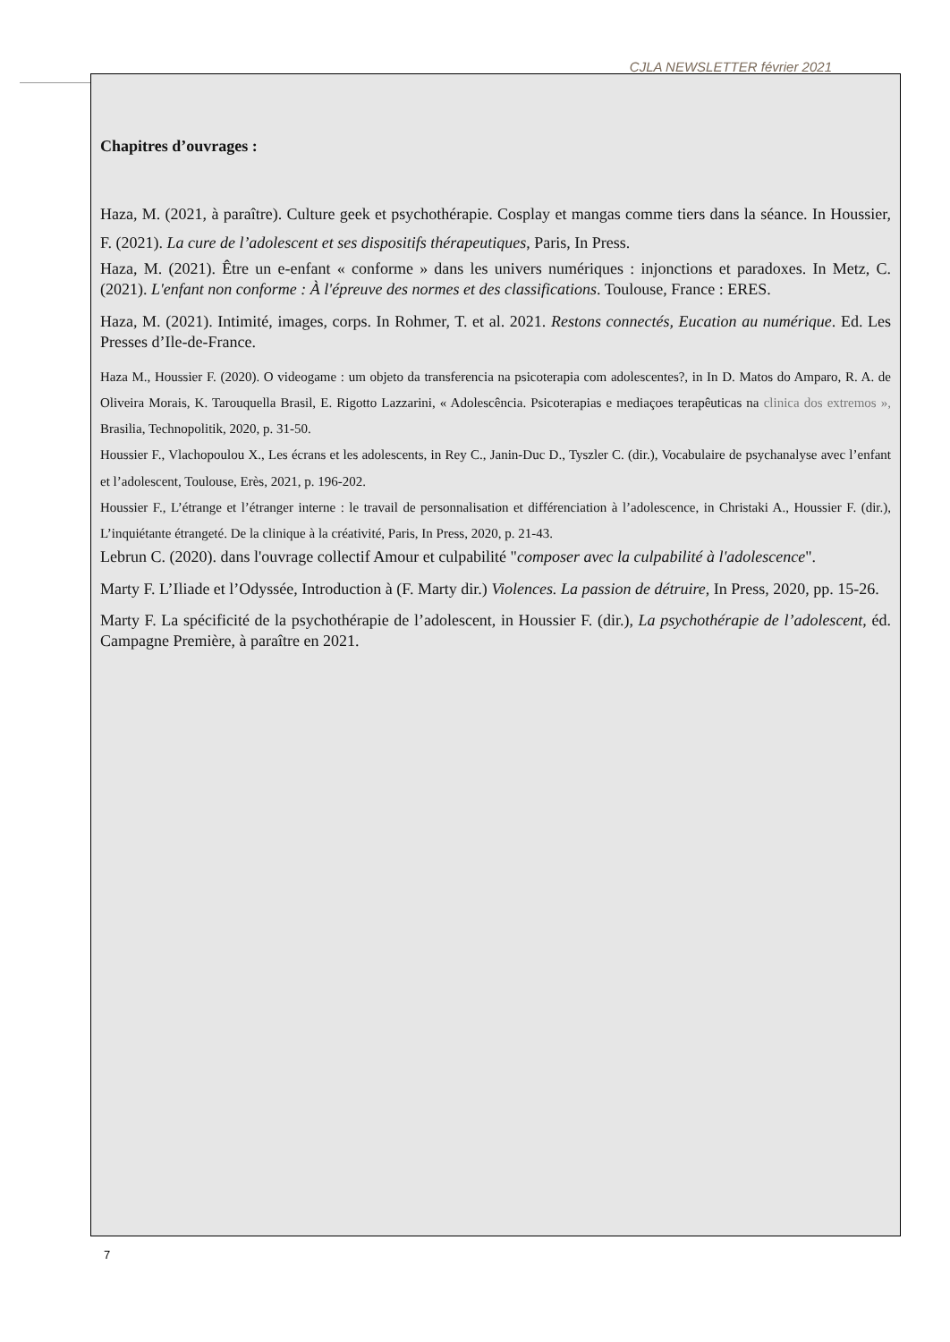CJLA NEWSLETTER février 2021
Chapitres d’ouvrages :
Haza, M. (2021, à paraître). Culture geek et psychothérapie. Cosplay et mangas comme tiers dans la séance. In Houssier, F. (2021). La cure de l’adolescent et ses dispositifs thérapeutiques, Paris, In Press.
Haza, M. (2021). Être un e-enfant « conforme » dans les univers numériques : injonctions et paradoxes. In Metz, C. (2021). L'enfant non conforme : À l'épreuve des normes et des classifications. Toulouse, France : ERES.
Haza, M. (2021). Intimité, images, corps. In Rohmer, T. et al. 2021. Restons connectés, Eucation au numérique. Ed. Les Presses d’Ile-de-France.
Haza M., Houssier F. (2020). O videogame : um objeto da transferencia na psicoterapia com adolescentes?, in In D. Matos do Amparo, R. A. de Oliveira Morais, K. Tarouquella Brasil, E. Rigotto Lazzarini, « Adolescência. Psicoterapias e mediaçoes terapêuticas na clinica dos extremos », Brasilia, Technopolitik, 2020, p. 31-50.
Houssier F., Vlachopoulou X., Les écrans et les adolescents, in Rey C., Janin-Duc D., Tyszler C. (dir.), Vocabulaire de psychanalyse avec l’enfant et l’adolescent, Toulouse, Erès, 2021, p. 196-202.
Houssier F., L’étrange et l’étranger interne : le travail de personnalisation et différenciation à l’adolescence, in Christaki A., Houssier F. (dir.), L’inquiétante étrangeté. De la clinique à la créativité, Paris, In Press, 2020, p. 21-43.
Lebrun C. (2020). dans l'ouvrage collectif Amour et culpabilité "composer avec la culpabilité à l'adolescence".
Marty F. L’Iliade et l’Odyssée, Introduction à (F. Marty dir.) Violences. La passion de détruire, In Press, 2020, pp. 15-26.
Marty F. La spécificité de la psychothérapie de l’adolescent, in Houssier F. (dir.), La psychothérapie de l’adolescent, éd. Campagne Première, à paraître en 2021.
7